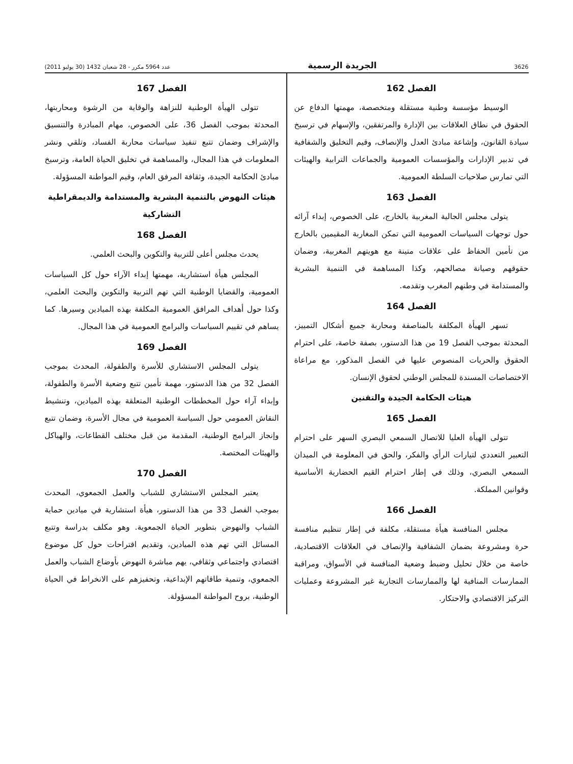3626 الجريدة الرسمية عدد 5964 مكرر - 28 شعبان 1432 (30 يوليو 2011)
الفصل 162
الوسيط مؤسسة وطنية مستقلة ومتخصصة، مهمتها الدفاع عن الحقوق في نطاق العلاقات بين الإدارة والمرتفقين، والإسهام في ترسيخ سيادة القانون، وإشاعة مبادئ العدل والإنصاف، وقيم التخليق والشفافية في تدبير الإدارات والمؤسسات العمومية والجماعات الترابية والهيئات التي تمارس صلاحيات السلطة العمومية.
الفصل 163
يتولى مجلس الجالية المغربية بالخارج، على الخصوص، إبداء آرائه حول توجهات السياسات العمومية التي تمكن المغاربة المقيمين بالخارج من تأمين الحفاظ على علاقات متينة مع هويتهم المغربية، وضمان حقوقهم وصيانة مصالحهم، وكذا المساهمة في التنمية البشرية والمستدامة في وطنهم المغرب وتقدمه.
الفصل 164
تسهر الهيأة المكلفة بالمناصفة ومحاربة جميع أشكال التمييز، المحدثة بموجب الفصل 19 من هذا الدستور، بصفة خاصة، على احترام الحقوق والحريات المنصوص عليها في الفصل المذكور، مع مراعاة الاختصاصات المسندة للمجلس الوطني لحقوق الإنسان.
هيئات الحكامة الجيدة والتقنين
الفصل 165
تتولى الهيأة العليا للاتصال السمعي البصري السهر على احترام التعبير التعددي لتيارات الرأي والفكر، والحق في المعلومة في الميدان السمعي البصري، وذلك في إطار احترام القيم الحضارية الأساسية وقوانين المملكة.
الفصل 166
مجلس المنافسة هيأة مستقلة، مكلفة في إطار تنظيم منافسة حرة ومشروعة بضمان الشفافية والإنصاف في العلاقات الاقتصادية، خاصة من خلال تحليل وضبط وضعية المنافسة في الأسواق، ومراقبة الممارسات المنافية لها والممارسات التجارية غير المشروعة وعمليات التركيز الاقتصادي والاحتكار.
الفصل 167
تتولى الهيأة الوطنية للنزاهة والوقاية من الرشوة ومحاربتها، المحدثة بموجب الفصل 36، على الخصوص، مهام المبادرة والتنسيق والإشراف وضمان تتبع تنفيذ سياسات محاربة الفساد، وتلقي ونشر المعلومات في هذا المجال، والمساهمة في تخليق الحياة العامة، وترسيخ مبادئ الحكامة الجيدة، وثقافة المرفق العام، وقيم المواطنة المسؤولة.
هيئات النهوض بالتنمية البشرية والمستدامة والديمقراطية التشاركية
الفصل 168
يحدث مجلس أعلى للتربية والتكوين والبحث العلمي.
المجلس هيأة استشارية، مهمتها إبداء الآراء حول كل السياسات العمومية، والقضايا الوطنية التي تهم التربية والتكوين والبحث العلمي، وكذا حول أهداف المرافق العمومية المكلفة بهذه الميادين وسيرها. كما يساهم في تقييم السياسات والبرامج العمومية في هذا المجال.
الفصل 169
يتولى المجلس الاستشاري للأسرة والطفولة، المحدث بموجب الفصل 32 من هذا الدستور، مهمة تأمين تتبع وضعية الأسرة والطفولة، وإبداء آراء حول المخططات الوطنية المتعلقة بهذه الميادين، وتنشيط النقاش العمومي حول السياسة العمومية في مجال الأسرة، وضمان تتبع وإنجاز البرامج الوطنية، المقدمة من قبل مختلف القطاعات، والهياكل والهيئات المختصة.
الفصل 170
يعتبر المجلس الاستشاري للشباب والعمل الجمعوي، المحدث بموجب الفصل 33 من هذا الدستور، هيأة استشارية في ميادين حماية الشباب والنهوض بتطوير الحياة الجمعوية. وهو مكلف بدراسة وتتبع المسائل التي تهم هذه الميادين، وتقديم اقتراحات حول كل موضوع اقتصادي واجتماعي وثقافي، يهم مباشرة النهوض بأوضاع الشباب والعمل الجمعوي، وتنمية طاقاتهم الإبداعية، وتحفيزهم على الانخراط في الحياة الوطنية، بروح المواطنة المسؤولة.